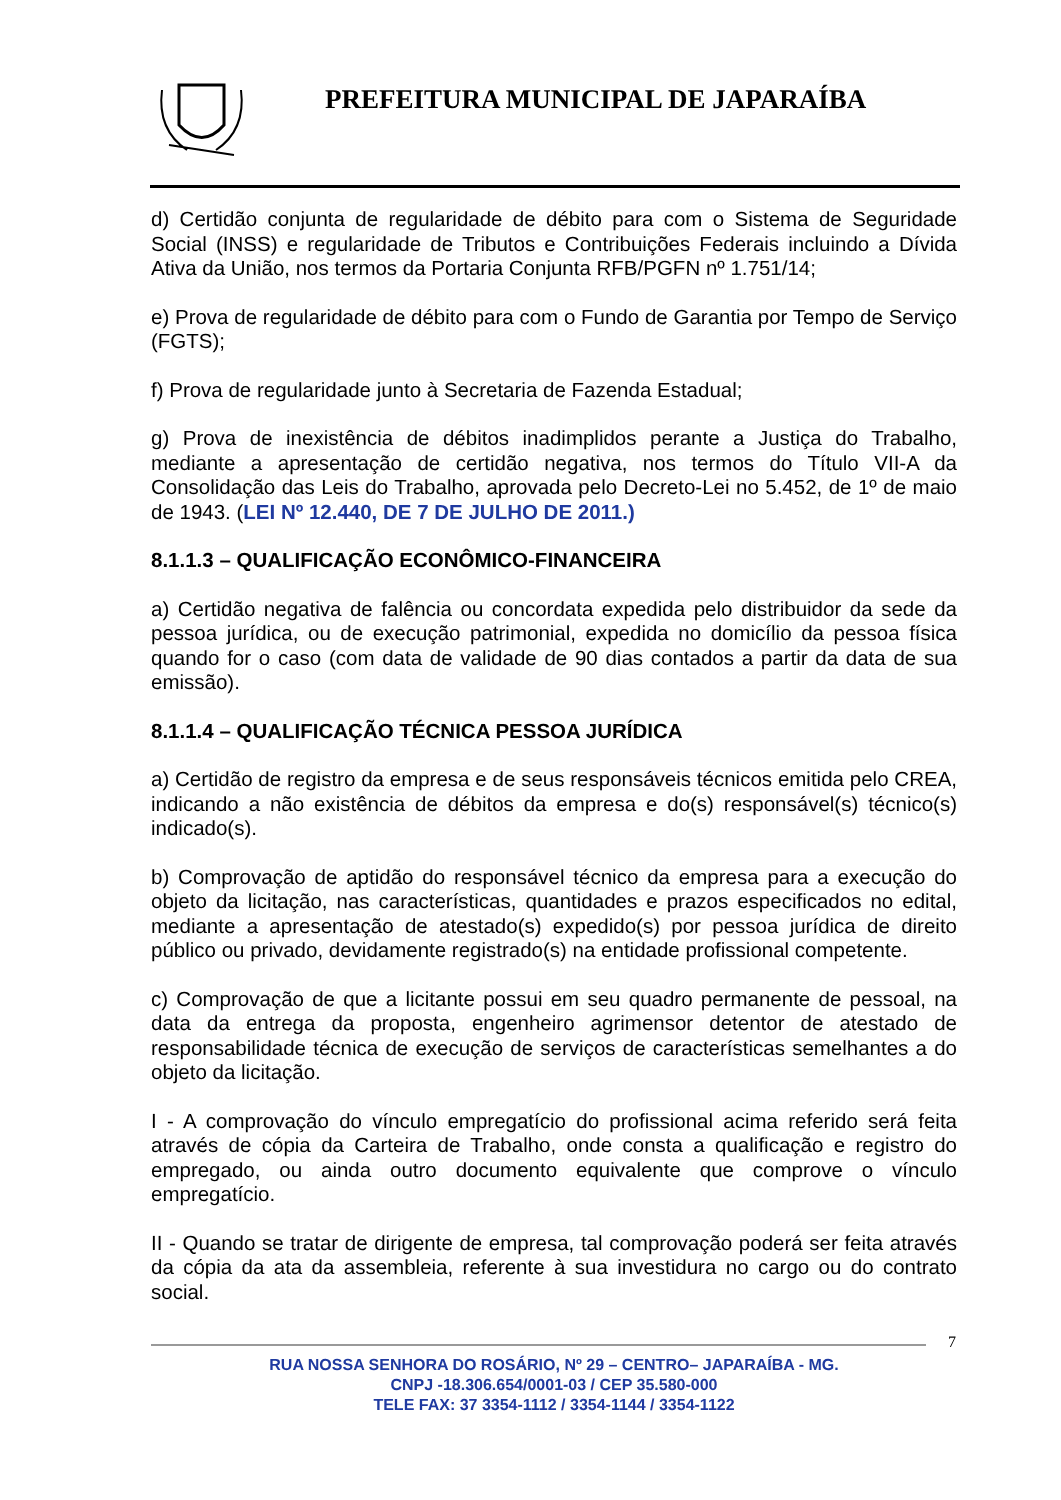PREFEITURA MUNICIPAL DE JAPARAÍBA
d) Certidão conjunta de regularidade de débito para com o Sistema de Seguridade Social (INSS) e regularidade de Tributos e Contribuições Federais incluindo a Dívida Ativa da União, nos termos da Portaria Conjunta RFB/PGFN nº 1.751/14;
e) Prova de regularidade de débito para com o Fundo de Garantia por Tempo de Serviço (FGTS);
f) Prova de regularidade junto à Secretaria de Fazenda Estadual;
g) Prova de inexistência de débitos inadimplidos perante a Justiça do Trabalho, mediante a apresentação de certidão negativa, nos termos do Título VII-A da Consolidação das Leis do Trabalho, aprovada pelo Decreto-Lei no 5.452, de 1º de maio de 1943. (LEI Nº 12.440, DE 7 DE JULHO DE 2011.)
8.1.1.3 – QUALIFICAÇÃO ECONÔMICO-FINANCEIRA
a) Certidão negativa de falência ou concordata expedida pelo distribuidor da sede da pessoa jurídica, ou de execução patrimonial, expedida no domicílio da pessoa física quando for o caso (com data de validade de 90 dias contados a partir da data de sua emissão).
8.1.1.4 – QUALIFICAÇÃO TÉCNICA PESSOA JURÍDICA
a) Certidão de registro da empresa e de seus responsáveis técnicos emitida pelo CREA, indicando a não existência de débitos da empresa e do(s) responsável(s) técnico(s) indicado(s).
b) Comprovação de aptidão do responsável técnico da empresa para a execução do objeto da licitação, nas características, quantidades e prazos especificados no edital, mediante a apresentação de atestado(s) expedido(s) por pessoa jurídica de direito público ou privado, devidamente registrado(s) na entidade profissional competente.
c) Comprovação de que a licitante possui em seu quadro permanente de pessoal, na data da entrega da proposta, engenheiro agrimensor detentor de atestado de responsabilidade técnica de execução de serviços de características semelhantes a do objeto da licitação.
I - A comprovação do vínculo empregatício do profissional acima referido será feita através de cópia da Carteira de Trabalho, onde consta a qualificação e registro do empregado, ou ainda outro documento equivalente que comprove o vínculo empregatício.
II - Quando se tratar de dirigente de empresa, tal comprovação poderá ser feita através da cópia da ata da assembleia, referente à sua investidura no cargo ou do contrato social.
7
RUA NOSSA SENHORA DO ROSÁRIO, Nº 29 – CENTRO– JAPARAÍBA - MG.
CNPJ -18.306.654/0001-03 / CEP 35.580-000
TELE FAX: 37 3354-1112 / 3354-1144 / 3354-1122